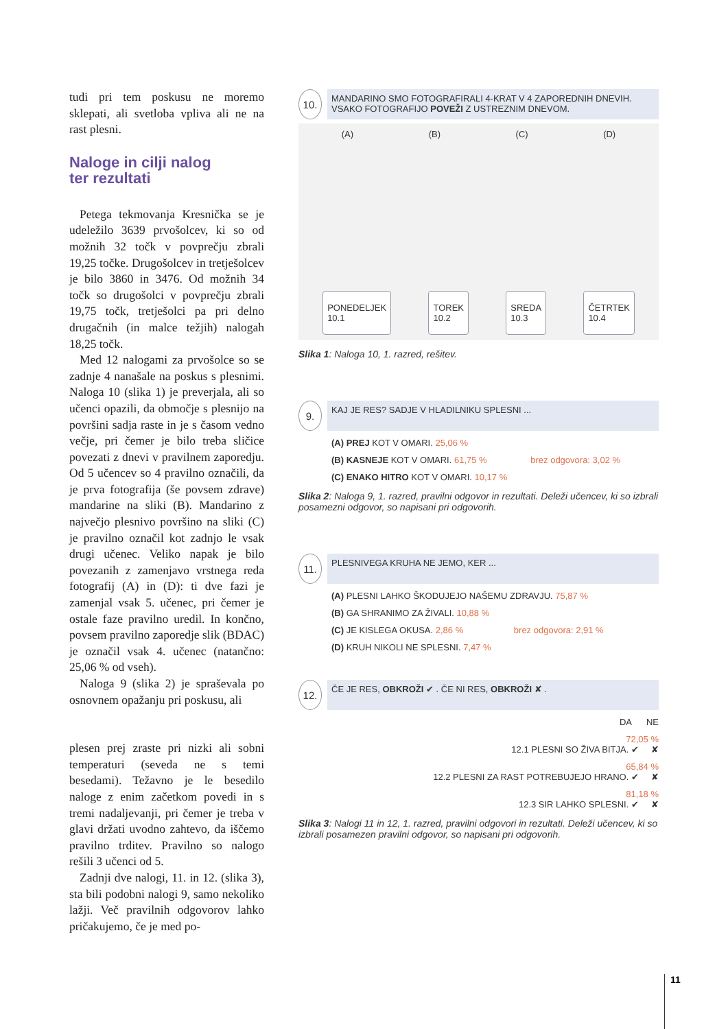tudi pri tem poskusu ne moremo sklepati, ali svetloba vpliva ali ne na rast plesni.
Naloge in cilji nalog
ter rezultati
Petega tekmovanja Kresnička se je udeležilo 3639 prvošolcev, ki so od možnih 32 točk v povprečju zbrali 19,25 točke. Drugošolcev in tretješolcev je bilo 3860 in 3476. Od možnih 34 točk so drugošolci v povprečju zbrali 19,75 točk, tretješolci pa pri delno drugačnih (in malce težjih) nalogah 18,25 točk.
Med 12 nalogami za prvošolce so se zadnje 4 nanašale na poskus s plesnimi. Naloga 10 (slika 1) je preverjala, ali so učenci opazili, da območje s plesnijo na površini sadja raste in je s časom vedno večje, pri čemer je bilo treba sličice povezati z dnevi v pravilnem zaporedju. Od 5 učencev so 4 pravilno označili, da je prva fotografija (še povsem zdrave) mandarine na sliki (B). Mandarino z največjo plesnivo površino na sliki (C) je pravilno označil kot zadnjo le vsak drugi učenec. Veliko napak je bilo povezanih z zamenjavo vrstnega reda fotografij (A) in (D): ti dve fazi je zamenjal vsak 5. učenec, pri čemer je ostale faze pravilno uredil. In končno, povsem pravilno zaporedje slik (BDAC) je označil vsak 4. učenec (natančno: 25,06 % od vseh).
Naloga 9 (slika 2) je spraševala po osnovnem opažanju pri poskusu, ali
plesen prej zraste pri nizki ali sobni temperaturi (seveda ne s temi besedami). Težavno je le besedilo naloge z enim začetkom povedi in s tremi nadaljevanji, pri čemer je treba v glavi držati uvodno zahtevo, da iščemo pravilno trditev. Pravilno so nalogo rešili 3 učenci od 5.
Zadnji dve nalogi, 11. in 12. (slika 3), sta bili podobni nalogi 9, samo nekoliko lažji. Več pravilnih odgovorov lahko pričakujemo, če je med po-
10.
MANDARINO SMO FOTOGRAFIRALI 4-KRAT V 4 ZAPOREDNIH DNEVIH. VSAKO FOTOGRAFIJO POVEŽI Z USTREZNIM DNEVOM.
(A) (B) (C) (D)
PONEDELJEK
10.1 TOREK
10.2 SREDA
10.3 ČETRTEK
10.4
Slika 1: Naloga 10, 1. razred, rešitev.
9.
KAJ JE RES? SADJE V HLADILNIKU SPLESNI ...
(A) PREJ KOT V OMARI. 25,06 %
(B) KASNEJE KOT V OMARI. 61,75 % brez odgovora: 3,02 %
(C) ENAKO HITRO KOT V OMARI. 10,17 %
Slika 2: Naloga 9, 1. razred, pravilni odgovor in rezultati. Deleži učencev, ki so izbrali posamezni odgovor, so napisani pri odgovorih.
11.
PLESNIVEGA KRUHA NE JEMO, KER ...
(A) PLESNI LAHKO ŠKODUJEJO NAŠEMU ZDRAVJU. 75,87 %
(B) GA SHRANIMO ZA ŽIVALI. 10,88 %
(C) JE KISLEGA OKUSA. 2,86 % brez odgovora: 2,91 %
(D) KRUH NIKOLI NE SPLESNI. 7,47 %
12.
ČE JE RES, OBKROŽI ✔ . ČE NI RES, OBKROŽI ✘ .
DA NE
72,05 %
12.1 PLESNI SO ŽIVA BITJA. ✔ ✘
65,84 %
12.2 PLESNI ZA RAST POTREBUJEJO HRANO. ✔ ✘
81,18 %
12.3 SIR LAHKO SPLESNI. ✔ ✘
Slika 3: Nalogi 11 in 12, 1. razred, pravilni odgovori in rezultati. Deleži učencev, ki so izbrali posamezen pravilni odgovor, so napisani pri odgovorih.
11